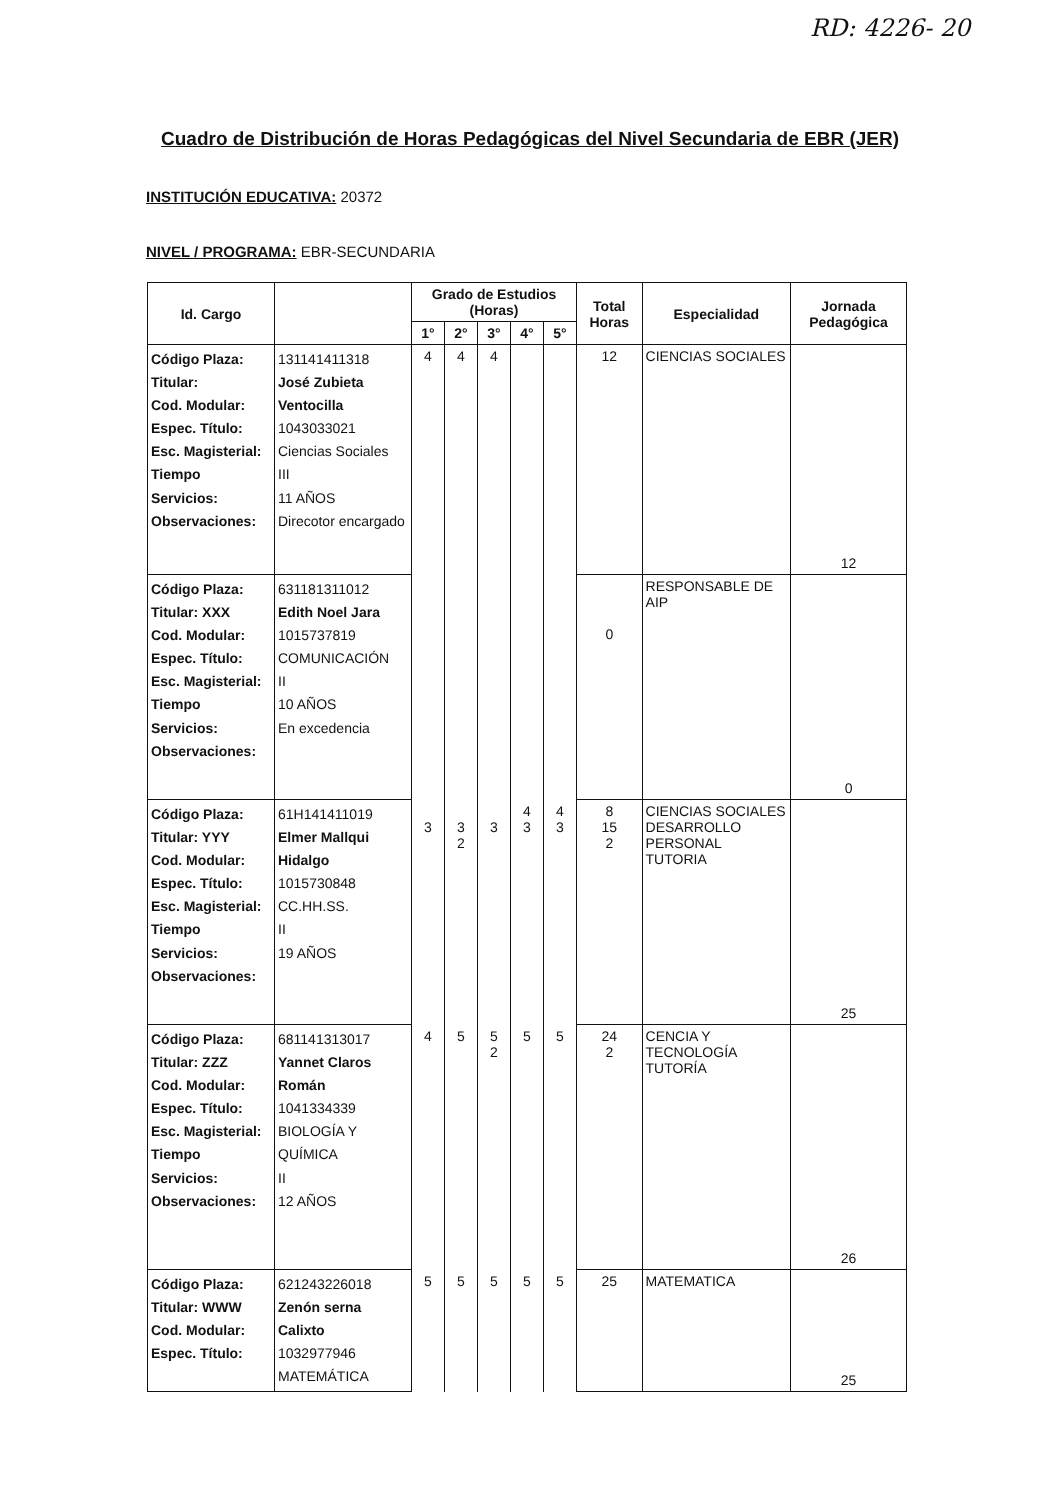RD: 4226- 20
Cuadro de Distribución de Horas Pedagógicas del Nivel Secundaria de EBR (JER)
INSTITUCIÓN EDUCATIVA: 20372
NIVEL / PROGRAMA: EBR-SECUNDARIA
| Id. Cargo | | Grado de Estudios (Horas) | | | | | Total Horas | Especialidad | Jornada Pedagógica |
| --- | --- | --- | --- | --- | --- | --- | --- | --- | --- |
| | | 1° | 2° | 3° | 4° | 5° | | | |
| Código Plaza: Titular: Cod. Modular: Espec. Título: Esc. Magisterial: Tiempo Servicios: Observaciones: | 131141411318 José Zubieta Ventocilla 1043033021 Ciencias Sociales III 11 AÑOS Direcotor encargado | 4 | 4 | 4 | | | 12 | CIENCIAS SOCIALES | 12 |
| Código Plaza: Titular: XXX Cod. Modular: Espec. Título: Esc. Magisterial: Tiempo Servicios: Observaciones: | 631181311012 Edith Noel Jara 1015737819 COMUNICACIÓN II 10 AÑOS En excedencia | | | | | | 0 | RESPONSABLE DE AIP | 0 |
| Código Plaza: Titular: YYY Cod. Modular: Espec. Título: Esc. Magisterial: Tiempo Servicios: Observaciones: | 61H141411019 Elmer Mallqui Hidalgo 1015730848 CC.HH.SS. II 19 AÑOS | 3 | 3 2 | 3 | 4 3 | 4 3 | 8 15 2 | CIENCIAS SOCIALES DESARROLLO PERSONAL TUTORIA | 25 |
| Código Plaza: Titular: ZZZ Cod. Modular: Espec. Título: Esc. Magisterial: Tiempo Servicios: Observaciones: | 681141313017 Yannet Claros Román 1041334339 BIOLOGÍA Y QUÍMICA II 12 AÑOS | 4 | 5 | 5 2 | 5 | 5 | 24 2 | CENCIA Y TECNOLOGÍA TUTORÍA | 26 |
| Código Plaza: Titular: WWW Cod. Modular: Espec. Título: | 621243226018 Zenón serna Calixto 1032977946 MATEMÁTICA | 5 | 5 | 5 | 5 | 5 | 25 | MATEMATICA | 25 |